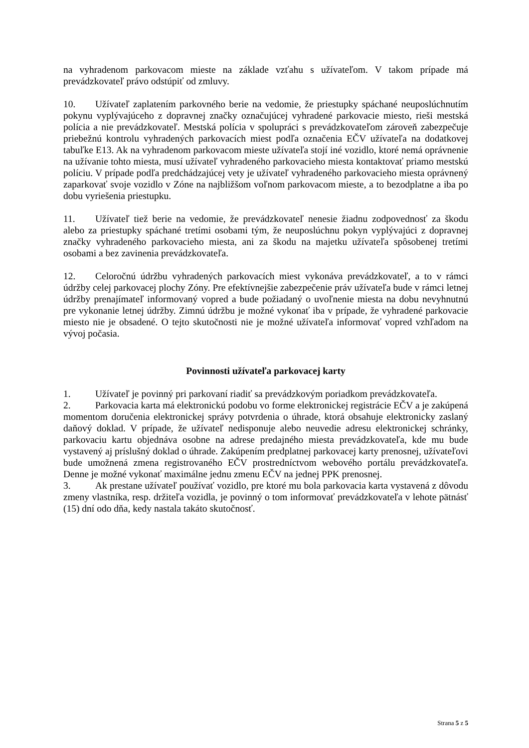na vyhradenom parkovacom mieste na základe vzťahu s užívateľom. V takom prípade má prevádzkovateľ právo odstúpiť od zmluvy.
10. Užívateľ zaplatením parkovného berie na vedomie, že priestupky spáchané neuposlúchnutím pokynu vyplývajúceho z dopravnej značky označujúcej vyhradené parkovacie miesto, rieši mestská polícia a nie prevádzkovateľ. Mestská polícia v spolupráci s prevádzkovateľom zároveň zabezpečuje priebežnú kontrolu vyhradených parkovacích miest podľa označenia EČV užívateľa na dodatkovej tabuľke E13. Ak na vyhradenom parkovacom mieste užívateľa stojí iné vozidlo, ktoré nemá oprávnenie na užívanie tohto miesta, musí užívateľ vyhradeného parkovacieho miesta kontaktovať priamo mestskú políciu. V prípade podľa predchádzajúcej vety je užívateľ vyhradeného parkovacieho miesta oprávnený zaparkovať svoje vozidlo v Zóne na najbližšom voľnom parkovacom mieste, a to bezodplatne a iba po dobu vyriešenia priestupku.
11. Užívateľ tiež berie na vedomie, že prevádzkovateľ nenesie žiadnu zodpovednosť za škodu alebo za priestupky spáchané tretími osobami tým, že neuposlúchnu pokyn vyplývajúci z dopravnej značky vyhradeného parkovacieho miesta, ani za škodu na majetku užívateľa spôsobenej tretími osobami a bez zavinenia prevádzkovateľa.
12. Celoročnú údržbu vyhradených parkovacích miest vykonáva prevádzkovateľ, a to v rámci údržby celej parkovacej plochy Zóny. Pre efektívnejšie zabezpečenie práv užívateľa bude v rámci letnej údržby prenajímateľ informovaný vopred a bude požiadaný o uvoľnenie miesta na dobu nevyhnutnú pre vykonanie letnej údržby. Zimnú údržbu je možné vykonať iba v prípade, že vyhradené parkovacie miesto nie je obsadené. O tejto skutočnosti nie je možné užívateľa informovať vopred vzhľadom na vývoj počasia.
Povinnosti užívateľa parkovacej karty
1. Užívateľ je povinný pri parkovaní riadiť sa prevádzkovým poriadkom prevádzkovateľa.
2. Parkovacia karta má elektronickú podobu vo forme elektronickej registrácie EČV a je zakúpená momentom doručenia elektronickej správy potvrdenia o úhrade, ktorá obsahuje elektronicky zaslaný daňový doklad. V prípade, že užívateľ nedisponuje alebo neuvedie adresu elektronickej schránky, parkovaciu kartu objednáva osobne na adrese predajného miesta prevádzkovateľa, kde mu bude vystavený aj príslušný doklad o úhrade. Zakúpením predplatnej parkovacej karty prenosnej, užívateľovi bude umožnená zmena registrovaného EČV prostredníctvom webového portálu prevádzkovateľa. Denne je možné vykonať maximálne jednu zmenu EČV na jednej PPK prenosnej.
3. Ak prestane užívateľ používať vozidlo, pre ktoré mu bola parkovacia karta vystavená z dôvodu zmeny vlastníka, resp. držiteľa vozidla, je povinný o tom informovať prevádzkovateľa v lehote pätnásť (15) dní odo dňa, kedy nastala takáto skutočnosť.
Strana 5 z 5